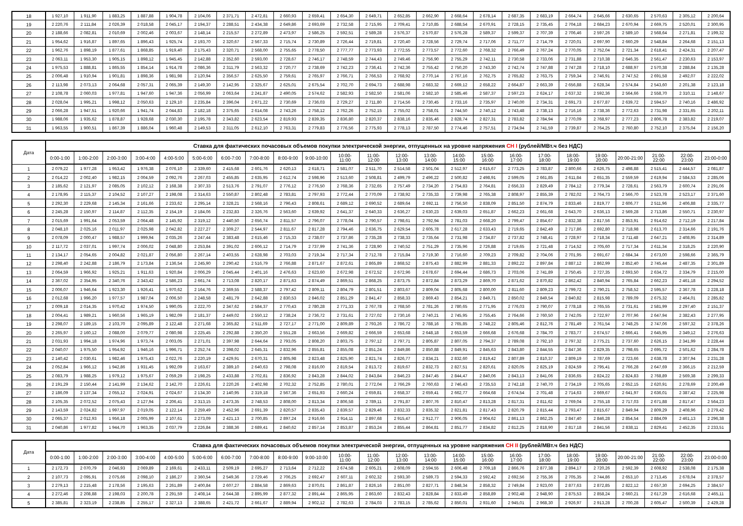| 18 | 1 927,10 | 1 911,90 | 1 883,25 | 1 887,88 | 1 904,78 | 2 104,06 | 2 371,71 | 2 472,81 | 2 660,93 | 2 659,41 | 2 654,30 | 2 649,71 | 2 652,85 | 2 662,90 | 2 668,64 | 2 678,14 | 2 687,35 | 2 683,19 | 2 664,74 | 2 645,66 | 2 630,65 | 2 570,63 | 2 305,12 | 2 200,64 |
| 19 | 2 220,76 | 2 111,84 | 2 026,39 | 2 018,58 | 2 045,17 | 2 194,37 | 2 288,51 | 2 434,38 | 2 649,86 | 2 693,69 | 2 732,58 | 2 715,95 | 2 709,41 | 2 710,85 | 2 688,54 | 2 670,91 | 2 728,15 | 2 735,45 | 2 704,18 | 2 684,23 | 2 670,94 | 2 669,75 | 2 520,01 | 2 300,95 |
| 20 | 2 188,66 | 2 082,81 | 2 010,69 | 2 002,46 | 2 003,67 | 2 148,14 | 2 215,57 | 2 272,89 | 2 473,97 | 2 586,25 | 2 592,51 | 2 589,28 | 2 576,37 | 2 570,87 | 2 576,28 | 2 589,37 | 2 599,37 | 2 707,39 | 2 706,46 | 2 597,26 | 2 589,10 | 2 568,64 | 2 271,81 | 2 199,32 |
| 21 | 1 954,62 | 1 916,87 | 1 897,65 | 1 896,43 | 1 925,74 | 2 193,70 | 2 320,67 | 2 567,33 | 2 715,74 | 2 730,89 | 2 726,44 | 2 719,81 | 2 720,40 | 2 728,56 | 2 729,74 | 2 717,06 | 2 711,77 | 2 714,79 | 2 720,01 | 2 697,90 | 2 660,29 | 2 548,84 | 2 264,68 | 2 151,13 |
| 22 | 1 962,76 | 1 898,19 | 1 877,61 | 1 868,85 | 1 919,40 | 2 175,43 | 2 320,71 | 2 568,00 | 2 755,65 | 2 778,50 | 2 777,77 | 2 773,93 | 2 772,55 | 2 773,57 | 2 772,60 | 2 768,32 | 2 766,49 | 2 767,24 | 2 770,05 | 2 752,04 | 2 721,34 | 2 618,41 | 2 424,31 | 2 207,47 |
| 23 | 2 063,11 | 1 953,30 | 1 905,15 | 1 898,12 | 1 945,45 | 2 142,88 | 2 352,60 | 2 593,00 | 2 728,67 | 2 746,17 | 2 748,59 | 2 744,43 | 2 749,46 | 2 756,90 | 2 755,29 | 2 742,11 | 2 730,58 | 2 733,06 | 2 731,88 | 2 710,38 | 2 646,35 | 2 561,47 | 2 230,63 | 2 153,97 |
| 24 | 1 975,53 | 1 888,81 | 1 865,55 | 1 854,14 | 1 914,78 | 2 086,36 | 2 311,79 | 2 563,32 | 2 720,77 | 2 738,69 | 2 742,23 | 2 736,41 | 2 742,36 | 2 755,42 | 2 750,20 | 2 743,30 | 2 742,74 | 2 747,88 | 2 747,28 | 2 718,10 | 2 688,97 | 2 570,38 | 2 288,84 | 2 135,28 |
| 25 | 2 006,48 | 1 910,94 | 1 901,81 | 1 898,36 | 1 981,98 | 2 120,94 | 2 356,57 | 2 625,50 | 2 759,61 | 2 765,97 | 2 766,71 | 2 766,53 | 2 768,92 | 2 770,14 | 2 767,16 | 2 762,75 | 2 765,82 | 2 763,75 | 2 759,34 | 2 746,91 | 2 747,52 | 2 691,58 | 2 492,07 | 2 222,02 |
| 26 | 2 113,98 | 2 073,13 | 2 064,68 | 2 057,31 | 2 065,39 | 2 149,30 | 2 142,95 | 2 325,67 | 2 625,01 | 2 675,54 | 2 702,70 | 2 694,73 | 2 688,98 | 2 683,32 | 2 669,12 | 2 658,22 | 2 664,87 | 2 663,39 | 2 656,88 | 2 628,34 | 2 574,84 | 2 543,60 | 2 201,38 | 2 123,18 |
| 27 | 2 108,78 | 2 060,03 | 1 977,81 | 1 947,60 | 1 947,36 | 2 056,99 | 2 063,64 | 2 241,87 | 2 490,05 | 2 574,62 | 2 582,93 | 2 582,50 | 2 581,06 | 2 582,10 | 2 585,46 | 2 587,37 | 2 597,23 | 2 624,17 | 2 637,32 | 2 592,36 | 2 564,66 | 2 558,70 | 2 310,11 | 2 148,67 |
| 28 | 2 028,04 | 1 995,21 | 1 998,12 | 2 050,63 | 2 129,10 | 2 235,84 | 2 396,04 | 2 671,22 | 2 730,69 | 2 736,03 | 2 729,27 | 2 711,80 | 2 714,56 | 2 730,45 | 2 733,16 | 2 735,97 | 2 740,00 | 2 734,31 | 2 691,73 | 2 677,87 | 2 639,72 | 2 594,57 | 2 740,16 | 2 486,92 |
| 29 | 2 066,28 | 1 947,51 | 1 920,66 | 1 941,74 | 2 044,83 | 2 182,18 | 2 375,65 | 2 614,08 | 2 743,26 | 2 758,12 | 2 762,26 | 2 752,15 | 2 755,02 | 2 758,01 | 2 744,50 | 2 740,12 | 2 743,48 | 2 738,13 | 2 716,16 | 2 738,36 | 2 772,63 | 2 731,98 | 2 331,65 | 2 202,11 |
| 30 | 1 988,06 | 1 935,62 | 1 878,87 | 1 928,68 | 2 030,30 | 2 195,78 | 2 343,82 | 2 623,54 | 2 819,93 | 2 839,35 | 2 836,80 | 2 820,37 | 2 838,16 | 2 835,46 | 2 828,74 | 2 827,31 | 2 783,82 | 2 784,94 | 2 770,09 | 2 768,97 | 2 777,23 | 2 806,78 | 2 383,82 | 2 219,07 |
| 31 | 1 963,55 | 1 900,51 | 1 867,39 | 1 886,04 | 1 960,48 | 2 149,53 | 2 311,05 | 2 612,10 | 2 763,31 | 2 779,83 | 2 776,56 | 2 775,93 | 2 778,13 | 2 787,50 | 2 774,46 | 2 757,51 | 2 734,94 | 2 741,59 | 2 739,87 | 2 764,25 | 2 760,80 | 2 752,10 | 2 375,04 | 2 156,20 |
| Дата | Ставка для фактических почасовых объемов покупки электрической энергии, отпущенных на уровне напряжения СН I (рублей/МВт.ч без НДС) | | | | | | | | | | | | | | | | | | | | | | | |
| --- | --- | --- | --- | --- | --- | --- | --- | --- | --- | --- | --- | --- | --- | --- | --- | --- | --- | --- | --- | --- | --- | --- | --- | --- |
| | 0:00-1:00 | 1:00-2:00 | 2:00-3:00 | 3:00-4:00 | 4:00-5:00 | 5:00-6:00 | 6:00-7:00 | 7:00-8:00 | 8:00-9:00 | 9:00-10:00 | 10:00- 11:00 | 11:00- 12:00 | 12:00- 13:00 | 13:00- 14:00 | 14:00- 15:00 | 15:00- 16:00 | 16:00- 17:00 | 17:00- 18:00 | 18:00- 19:00 | 19:00- 20:00 | 20:00-21:00 | 21:00- 22:00 | 22:00- 23:00 | 23:00-0:00 |
| 1 | 2 079,22 | 1 977,28 | 1 953,42 | 1 976,38 | 2 076,10 | 2 339,60 | 2 415,68 | 2 601,76 | 2 620,13 | 2 618,71 | 2 581,07 | 2 511,70 | 2 514,58 | 2 501,04 | 2 512,97 | 2 615,67 | 2 773,25 | 2 783,87 | 2 800,66 | 2 626,75 | 2 498,88 | 2 515,41 | 2 444,57 | 2 081,87 |
| 2 | 2 014,22 | 2 002,40 | 1 982,15 | 2 004,59 | 2 092,76 | 2 267,03 | 2 455,85 | 2 635,95 | 2 612,74 | 2 598,96 | 2 513,60 | 2 508,81 | 2 499,79 | 2 496,22 | 2 500,82 | 2 498,91 | 2 599,05 | 2 661,85 | 2 611,84 | 2 651,35 | 2 559,59 | 2 619,94 | 2 584,53 | 2 285,06 |
| 3 | 2 185,62 | 2 121,97 | 2 085,05 | 2 102,12 | 2 168,38 | 2 307,33 | 2 513,76 | 2 791,07 | 2 776,12 | 2 776,50 | 2 768,36 | 2 732,65 | 2 757,49 | 2 734,20 | 2 754,83 | 2 764,81 | 2 656,33 | 2 829,49 | 2 784,12 | 2 779,34 | 2 728,61 | 2 563,79 | 2 600,74 | 2 291,06 |
| 4 | 2 178,95 | 2 115,37 | 2 104,52 | 2 107,27 | 2 198,08 | 2 314,63 | 2 550,87 | 2 802,48 | 2 783,81 | 2 797,93 | 2 772,44 | 2 770,09 | 2 738,92 | 2 735,33 | 2 739,98 | 2 765,38 | 2 808,97 | 2 855,39 | 2 782,02 | 2 764,73 | 2 566,70 | 2 523,78 | 2 523,17 | 2 371,60 |
| 5 | 2 292,30 | 2 229,68 | 2 145,34 | 2 161,66 | 2 233,62 | 2 295,14 | 2 328,21 | 2 568,16 | 2 796,43 | 2 808,61 | 2 689,12 | 2 690,52 | 2 689,64 | 2 692,11 | 2 756,50 | 2 838,09 | 2 851,50 | 2 874,79 | 2 833,46 | 2 819,77 | 2 606,77 | 2 511,96 | 2 406,88 | 2 335,77 |
| 6 | 2 245,28 | 2 150,97 | 2 114,87 | 2 112,35 | 2 154,19 | 2 184,06 | 2 232,83 | 2 326,76 | 2 563,60 | 2 639,92 | 2 641,37 | 2 640,33 | 2 636,27 | 2 630,23 | 2 639,03 | 2 651,87 | 2 662,23 | 2 661,68 | 2 643,70 | 2 636,13 | 2 569,28 | 2 713,86 | 2 550,71 | 2 230,97 |
| 7 | 2 015,69 | 1 991,64 | 2 053,59 | 2 064,48 | 2 145,92 | 2 319,12 | 2 440,50 | 2 656,74 | 2 811,57 | 2 796,07 | 2 778,04 | 2 790,57 | 2 798,61 | 2 792,94 | 2 781,03 | 2 668,20 | 2 799,47 | 2 854,67 | 2 832,38 | 2 817,56 | 2 853,91 | 2 914,62 | 2 712,19 | 2 217,84 |
| 8 | 2 048,10 | 2 025,16 | 2 011,97 | 2 025,98 | 2 042,82 | 2 227,27 | 2 309,27 | 2 544,97 | 2 811,67 | 2 817,28 | 2 794,46 | 2 636,75 | 2 629,54 | 2 605,78 | 2 617,28 | 2 633,43 | 2 719,65 | 2 842,49 | 2 717,86 | 2 692,80 | 2 718,98 | 2 613,70 | 2 314,66 | 2 191,76 |
| 9 | 2 078,09 | 2 000,47 | 1 988,57 | 1 999,94 | 2 035,26 | 2 247,44 | 2 383,48 | 2 615,46 | 2 715,33 | 2 738,07 | 2 737,86 | 2 735,28 | 2 738,33 | 2 735,64 | 2 731,98 | 2 734,87 | 2 737,82 | 2 748,41 | 2 728,97 | 2 718,34 | 2 711,48 | 2 647,21 | 2 408,95 | 2 314,89 |
| 10 | 2 117,72 | 2 037,01 | 1 997,74 | 2 006,02 | 2 048,80 | 2 253,84 | 2 391,02 | 2 606,12 | 2 714,79 | 2 737,99 | 2 741,36 | 2 728,90 | 2 740,52 | 2 751,29 | 2 735,96 | 2 726,88 | 2 719,65 | 2 721,48 | 2 714,52 | 2 705,60 | 2 717,34 | 2 611,34 | 2 318,25 | 2 220,90 |
| 11 | 2 134,17 | 2 054,65 | 2 004,82 | 2 021,87 | 2 056,80 | 2 267,14 | 2 403,55 | 2 628,98 | 2 703,03 | 2 719,34 | 2 717,34 | 2 712,78 | 2 715,84 | 2 719,30 | 2 716,60 | 2 709,23 | 2 709,82 | 2 704,06 | 2 701,95 | 2 691,67 | 2 684,34 | 2 673,00 | 2 598,66 | 2 365,79 |
| 12 | 2 298,40 | 2 242,88 | 2 186,79 | 2 173,84 | 2 136,54 | 2 245,90 | 2 290,42 | 2 516,79 | 2 766,88 | 2 871,67 | 2 872,61 | 2 865,89 | 2 868,52 | 2 875,43 | 2 882,99 | 2 881,33 | 2 892,22 | 2 897,84 | 2 887,12 | 2 862,99 | 2 852,40 | 2 745,44 | 2 487,35 | 2 301,89 |
| 13 | 2 064,59 | 1 966,92 | 1 925,21 | 1 911,63 | 1 920,84 | 2 006,29 | 2 045,44 | 2 401,16 | 2 476,63 | 2 623,60 | 2 672,98 | 2 672,52 | 2 672,96 | 2 678,67 | 2 694,44 | 2 686,73 | 2 703,06 | 2 741,89 | 2 750,45 | 2 727,35 | 2 693,50 | 2 634,72 | 2 334,79 | 2 215,00 |
| 14 | 2 367,02 | 2 354,95 | 2 340,76 | 2 343,42 | 2 586,23 | 2 661,74 | 2 713,08 | 2 820,17 | 2 871,63 | 2 874,49 | 2 869,51 | 2 868,25 | 2 873,75 | 2 872,84 | 2 873,29 | 2 869,70 | 2 871,62 | 2 870,82 | 2 862,42 | 2 840,94 | 2 765,84 | 2 662,23 | 2 461,18 | 2 294,52 |
| 15 | 2 006,07 | 1 946,64 | 1 923,30 | 1 926,41 | 1 970,62 | 2 164,76 | 2 369,55 | 2 588,37 | 2 797,42 | 2 809,11 | 2 804,79 | 2 801,51 | 2 803,67 | 2 809,04 | 2 805,68 | 2 800,00 | 2 811,60 | 2 809,23 | 2 799,72 | 2 790,21 | 2 758,52 | 2 595,57 | 2 367,78 | 2 228,18 |
| 16 | 2 012,68 | 1 996,20 | 1 977,57 | 1 987,04 | 2 006,50 | 2 248,58 | 2 481,79 | 2 642,88 | 2 830,53 | 2 846,02 | 2 851,29 | 2 841,47 | 2 858,33 | 2 869,43 | 2 854,21 | 2 849,71 | 2 850,02 | 2 849,54 | 2 840,82 | 2 815,98 | 2 789,09 | 2 675,32 | 2 464,01 | 2 285,82 |
| 17 | 2 009,18 | 2 014,35 | 1 970,42 | 1 974,50 | 1 990,05 | 2 222,70 | 2 347,62 | 2 584,37 | 2 770,43 | 2 780,28 | 2 771,33 | 2 767,78 | 2 768,50 | 2 781,26 | 2 780,65 | 2 771,95 | 2 776,03 | 2 790,07 | 2 778,18 | 2 765,55 | 2 731,61 | 2 581,99 | 2 297,40 | 2 151,37 |
| 18 | 2 004,41 | 1 989,21 | 1 960,56 | 1 965,19 | 1 982,09 | 2 181,37 | 2 449,02 | 2 550,12 | 2 738,24 | 2 736,72 | 2 731,61 | 2 727,02 | 2 730,16 | 2 740,21 | 2 745,95 | 2 755,45 | 2 764,66 | 2 760,50 | 2 742,05 | 2 722,97 | 2 707,96 | 2 647,94 | 2 382,43 | 2 277,95 |
| 19 | 2 298,07 | 2 189,15 | 2 103,70 | 2 095,89 | 2 122,48 | 2 271,68 | 2 365,82 | 2 511,69 | 2 727,17 | 2 771,00 | 2 809,89 | 2 793,26 | 2 786,72 | 2 788,16 | 2 765,85 | 2 748,22 | 2 805,46 | 2 812,76 | 2 781,49 | 2 761,54 | 2 748,25 | 2 747,06 | 2 597,32 | 2 378,26 |
| 20 | 2 265,97 | 2 160,12 | 2 088,00 | 2 079,77 | 2 080,98 | 2 225,45 | 2 292,88 | 2 350,20 | 2 551,28 | 2 663,56 | 2 669,82 | 2 666,59 | 2 653,68 | 2 648,18 | 2 653,59 | 2 666,68 | 2 676,68 | 2 784,70 | 2 783,77 | 2 674,57 | 2 666,41 | 2 645,95 | 2 349,12 | 2 276,63 |
| 21 | 2 031,93 | 1 994,18 | 1 974,96 | 1 973,74 | 2 003,05 | 2 271,01 | 2 397,98 | 2 644,64 | 2 793,05 | 2 808,20 | 2 803,75 | 2 797,12 | 2 797,71 | 2 805,87 | 2 807,05 | 2 794,37 | 2 789,08 | 2 792,10 | 2 797,32 | 2 775,21 | 2 737,60 | 2 626,15 | 2 341,99 | 2 228,44 |
| 22 | 2 040,07 | 1 975,50 | 1 954,92 | 1 946,16 | 1 996,71 | 2 252,74 | 2 398,02 | 2 645,31 | 2 832,96 | 2 855,81 | 2 855,08 | 2 851,24 | 2 849,86 | 2 850,88 | 2 849,91 | 2 845,63 | 2 843,80 | 2 844,55 | 2 847,36 | 2 829,35 | 2 798,65 | 2 695,72 | 2 501,62 | 2 284,78 |
| 23 | 2 140,42 | 2 030,61 | 1 982,46 | 1 975,43 | 2 022,76 | 2 220,19 | 2 429,91 | 2 670,31 | 2 805,98 | 2 823,48 | 2 825,90 | 2 821,74 | 2 826,77 | 2 834,21 | 2 832,60 | 2 819,42 | 2 807,89 | 2 810,37 | 2 809,19 | 2 787,69 | 2 723,66 | 2 638,78 | 2 307,94 | 2 231,28 |
| 24 | 2 052,84 | 1 966,12 | 1 942,86 | 1 931,45 | 1 992,09 | 2 163,67 | 2 389,10 | 2 640,63 | 2 798,08 | 2 816,00 | 2 819,54 | 2 813,72 | 2 819,67 | 2 832,73 | 2 827,51 | 2 820,61 | 2 820,05 | 2 825,19 | 2 824,59 | 2 795,41 | 2 766,28 | 2 647,69 | 2 366,15 | 2 212,59 |
| 25 | 2 083,79 | 1 988,25 | 1 979,12 | 1 975,67 | 2 059,29 | 2 198,25 | 2 433,88 | 2 702,81 | 2 836,92 | 2 843,28 | 2 844,02 | 2 843,84 | 2 846,23 | 2 847,45 | 2 844,47 | 2 840,06 | 2 843,13 | 2 841,06 | 2 836,65 | 2 824,22 | 2 824,83 | 2 768,89 | 2 569,38 | 2 299,33 |
| 26 | 2 191,29 | 2 150,44 | 2 141,99 | 2 134,62 | 2 142,70 | 2 226,61 | 2 220,26 | 2 402,98 | 2 702,32 | 2 752,85 | 2 780,01 | 2 772,04 | 2 766,29 | 2 760,63 | 2 746,43 | 2 735,53 | 2 742,18 | 2 740,70 | 2 734,19 | 2 705,65 | 2 652,15 | 2 620,91 | 2 278,69 | 2 200,49 |
| 27 | 2 186,09 | 2 137,34 | 2 055,12 | 2 024,91 | 2 024,67 | 2 134,30 | 2 140,95 | 2 319,18 | 2 567,36 | 2 651,93 | 2 660,24 | 2 659,81 | 2 658,37 | 2 659,41 | 2 662,77 | 2 664,68 | 2 674,54 | 2 701,48 | 2 714,63 | 2 669,67 | 2 641,97 | 2 636,01 | 2 387,42 | 2 225,98 |
| 28 | 2 105,35 | 2 072,52 | 2 075,43 | 2 127,94 | 2 206,41 | 2 313,15 | 2 473,35 | 2 748,53 | 2 808,00 | 2 813,34 | 2 806,58 | 2 789,11 | 2 791,87 | 2 807,76 | 2 810,47 | 2 813,28 | 2 817,31 | 2 811,62 | 2 769,04 | 2 755,18 | 2 717,03 | 2 671,88 | 2 817,47 | 2 564,23 |
| 29 | 2 143,59 | 2 024,82 | 1 997,97 | 2 019,05 | 2 122,14 | 2 259,49 | 2 452,96 | 2 691,39 | 2 820,57 | 2 835,43 | 2 839,57 | 2 829,46 | 2 832,33 | 2 835,32 | 2 821,81 | 2 817,43 | 2 820,79 | 2 815,44 | 2 793,47 | 2 815,67 | 2 849,94 | 2 809,29 | 2 408,96 | 2 279,42 |
| 30 | 2 065,37 | 2 012,93 | 1 956,18 | 2 005,99 | 2 107,61 | 2 273,09 | 2 421,13 | 2 700,85 | 2 897,24 | 2 916,66 | 2 914,11 | 2 897,68 | 2 915,47 | 2 912,77 | 2 906,05 | 2 904,62 | 2 861,13 | 2 862,25 | 2 847,40 | 2 846,28 | 2 854,54 | 2 884,09 | 2 461,13 | 2 296,38 |
| 31 | 2 040,86 | 1 977,82 | 1 944,70 | 1 963,35 | 2 037,79 | 2 226,84 | 2 388,36 | 2 689,41 | 2 840,62 | 2 857,14 | 2 853,87 | 2 853,24 | 2 855,44 | 2 864,81 | 2 851,77 | 2 834,82 | 2 812,25 | 2 818,90 | 2 817,18 | 2 841,56 | 2 838,11 | 2 829,41 | 2 452,35 | 2 233,51 |
| Дата | Ставка для фактических почасовых объемов покупки электрической энергии, отпущенных на уровне напряжения СН II (рублей/МВт.ч без НДС) | | | | | | | | | | | | | | | | | | | | | | | |
| --- | --- | --- | --- | --- | --- | --- | --- | --- | --- | --- | --- | --- | --- | --- | --- | --- | --- | --- | --- | --- | --- | --- | --- | --- |
| | 0:00-1:00 | 1:00-2:00 | 2:00-3:00 | 3:00-4:00 | 4:00-5:00 | 5:00-6:00 | 6:00-7:00 | 7:00-8:00 | 8:00-9:00 | 9:00-10:00 | 10:00- 11:00 | 11:00- 12:00 | 12:00- 13:00 | 13:00- 14:00 | 14:00- 15:00 | 15:00- 16:00 | 16:00- 17:00 | 17:00- 18:00 | 18:00- 19:00 | 19:00- 20:00 | 20:00-21:00 | 21:00- 22:00 | 22:00- 23:00 | 23:00-0:00 |
| 1 | 2 172,73 | 2 070,79 | 2 046,93 | 2 069,89 | 2 169,61 | 2 433,11 | 2 509,19 | 2 695,27 | 2 713,64 | 2 712,22 | 2 674,58 | 2 605,21 | 2 608,09 | 2 594,55 | 2 606,48 | 2 709,18 | 2 866,76 | 2 877,38 | 2 894,17 | 2 720,26 | 2 592,39 | 2 608,92 | 2 538,08 | 2 175,38 |
| 2 | 2 107,73 | 2 095,91 | 2 075,66 | 2 098,10 | 2 186,27 | 2 360,54 | 2 549,36 | 2 729,46 | 2 706,25 | 2 692,47 | 2 607,11 | 2 602,32 | 2 593,30 | 2 589,73 | 2 594,33 | 2 592,42 | 2 692,56 | 2 755,36 | 2 705,35 | 2 744,86 | 2 653,10 | 2 713,45 | 2 678,04 | 2 378,57 |
| 3 | 2 279,13 | 2 215,48 | 2 178,56 | 2 195,63 | 2 261,89 | 2 400,84 | 2 607,27 | 2 884,58 | 2 869,63 | 2 870,01 | 2 861,87 | 2 826,16 | 2 851,00 | 2 827,71 | 2 848,34 | 2 858,32 | 2 749,84 | 2 923,00 | 2 877,63 | 2 872,85 | 2 822,12 | 2 657,30 | 2 694,25 | 2 384,57 |
| 4 | 2 272,46 | 2 208,88 | 2 198,03 | 2 200,78 | 2 291,59 | 2 408,14 | 2 644,38 | 2 895,99 | 2 877,32 | 2 891,44 | 2 865,95 | 2 863,60 | 2 832,43 | 2 828,84 | 2 833,49 | 2 858,89 | 2 902,48 | 2 948,90 | 2 875,53 | 2 858,24 | 2 660,21 | 2 617,29 | 2 616,68 | 2 465,11 |
| 5 | 2 385,81 | 2 323,19 | 2 238,85 | 2 255,17 | 2 327,13 | 2 388,65 | 2 421,72 | 2 661,67 | 2 889,94 | 2 902,12 | 2 782,63 | 2 784,03 | 2 783,15 | 2 785,62 | 2 850,01 | 2 931,60 | 2 945,01 | 2 968,30 | 2 926,97 | 2 913,28 | 2 700,28 | 2 605,47 | 2 500,39 | 2 429,28 |